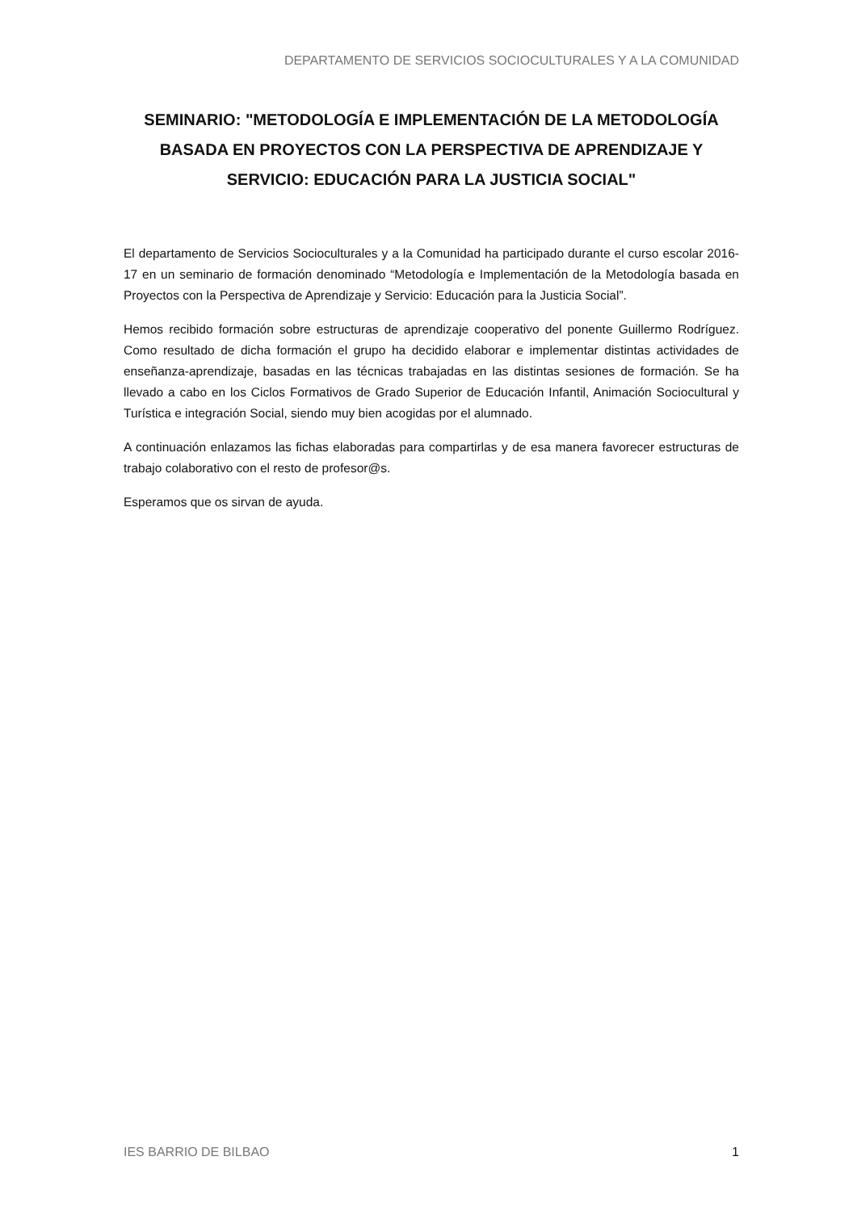DEPARTAMENTO DE SERVICIOS SOCIOCULTURALES Y A LA COMUNIDAD
SEMINARIO: "METODOLOGÍA E IMPLEMENTACIÓN DE LA METODOLOGÍA BASADA EN PROYECTOS CON LA PERSPECTIVA DE APRENDIZAJE Y SERVICIO: EDUCACIÓN PARA LA JUSTICIA SOCIAL"
El departamento de Servicios Socioculturales y a la Comunidad ha participado durante el curso escolar 2016-17 en un seminario de formación denominado “Metodología e Implementación de la Metodología basada en Proyectos con la Perspectiva de Aprendizaje y Servicio: Educación para la Justicia Social”.
Hemos recibido formación sobre estructuras de aprendizaje cooperativo del ponente Guillermo Rodríguez. Como resultado de dicha formación el grupo ha decidido elaborar e implementar distintas actividades de enseñanza-aprendizaje, basadas en las técnicas trabajadas en las distintas sesiones de formación. Se ha llevado a cabo en los Ciclos Formativos de Grado Superior de Educación Infantil, Animación Sociocultural y Turística e integración Social, siendo muy bien acogidas por el alumnado.
A continuación enlazamos las fichas elaboradas para compartirlas y de esa manera favorecer estructuras de trabajo colaborativo con el resto de profesor@s.
Esperamos que os sirvan de ayuda.
IES BARRIO DE BILBAO 1